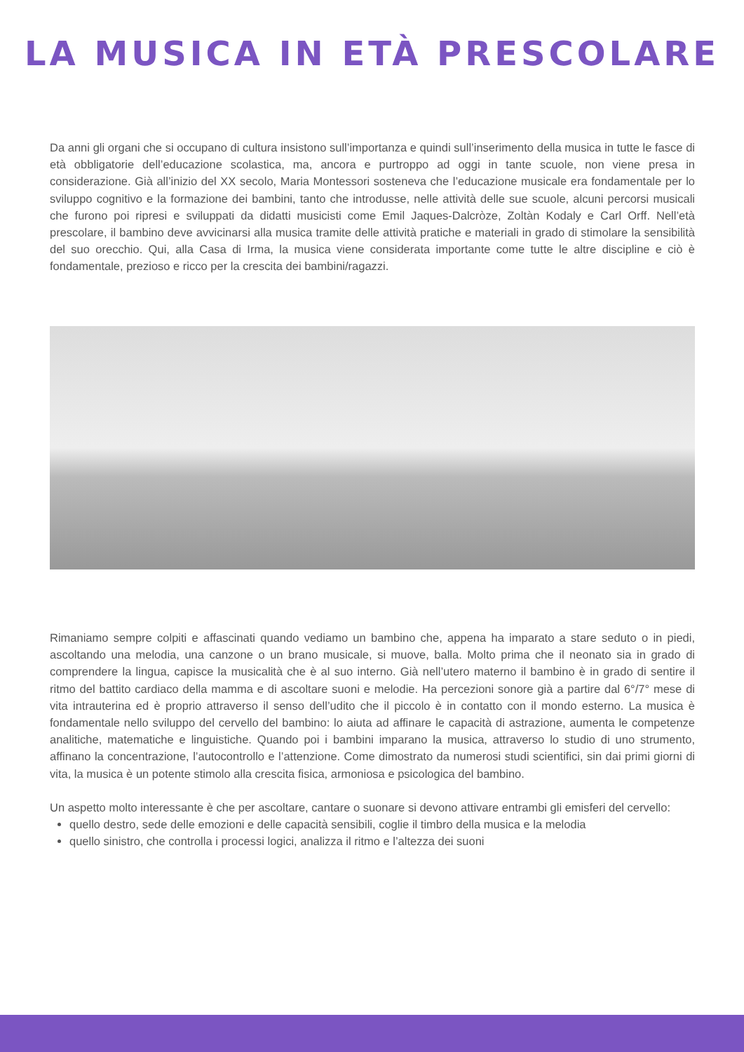LA MUSICA IN ETÀ PRESCOLARE
Da anni gli organi che si occupano di cultura insistono sull’importanza e quindi sull’inserimento della musica in tutte le fasce di età obbligatorie dell’educazione scolastica, ma, ancora e purtroppo ad oggi in tante scuole, non viene presa in considerazione. Già all’inizio del XX secolo, Maria Montessori sosteneva che l’educazione musicale era fondamentale per lo sviluppo cognitivo e la formazione dei bambini, tanto che introdusse, nelle attività delle sue scuole, alcuni percorsi musicali che furono poi ripresi e sviluppati da didatti musicisti come Emil Jaques-Dalcròze, Zoltàn Kodaly e Carl Orff. Nell’età prescolare, il bambino deve avvicinarsi alla musica tramite delle attività pratiche e materiali in grado di stimolare la sensibilità del suo orecchio. Qui, alla Casa di Irma, la musica viene considerata importante come tutte le altre discipline e ciò è fondamentale, prezioso e ricco per la crescita dei bambini/ragazzi.
Rimaniamo sempre colpiti e affascinati quando vediamo un bambino che, appena ha imparato a stare seduto o in piedi, ascoltando una melodia, una canzone o un brano musicale, si muove, balla. Molto prima che il neonato sia in grado di comprendere la lingua, capisce la musicalità che è al suo interno. Già nell’utero materno il bambino è in grado di sentire il ritmo del battito cardiaco della mamma e di ascoltare suoni e melodie. Ha percezioni sonore già a partire dal 6°/7° mese di vita intrauterina ed è proprio attraverso il senso dell’udito che il piccolo è in contatto con il mondo esterno. La musica è fondamentale nello sviluppo del cervello del bambino: lo aiuta ad affinare le capacità di astrazione, aumenta le competenze analitiche, matematiche e linguistiche. Quando poi i bambini imparano la musica, attraverso lo studio di uno strumento, affinano la concentrazione, l’autocontrollo e l’attenzione. Come dimostrato da numerosi studi scientifici, sin dai primi giorni di vita, la musica è un potente stimolo alla crescita fisica, armoniosa e psicologica del bambino.
Un aspetto molto interessante è che per ascoltare, cantare o suonare si devono attivare entrambi gli emisferi del cervello:
quello destro, sede delle emozioni e delle capacità sensibili, coglie il timbro della musica e la melodia
quello sinistro, che controlla i processi logici, analizza il ritmo e l’altezza dei suoni